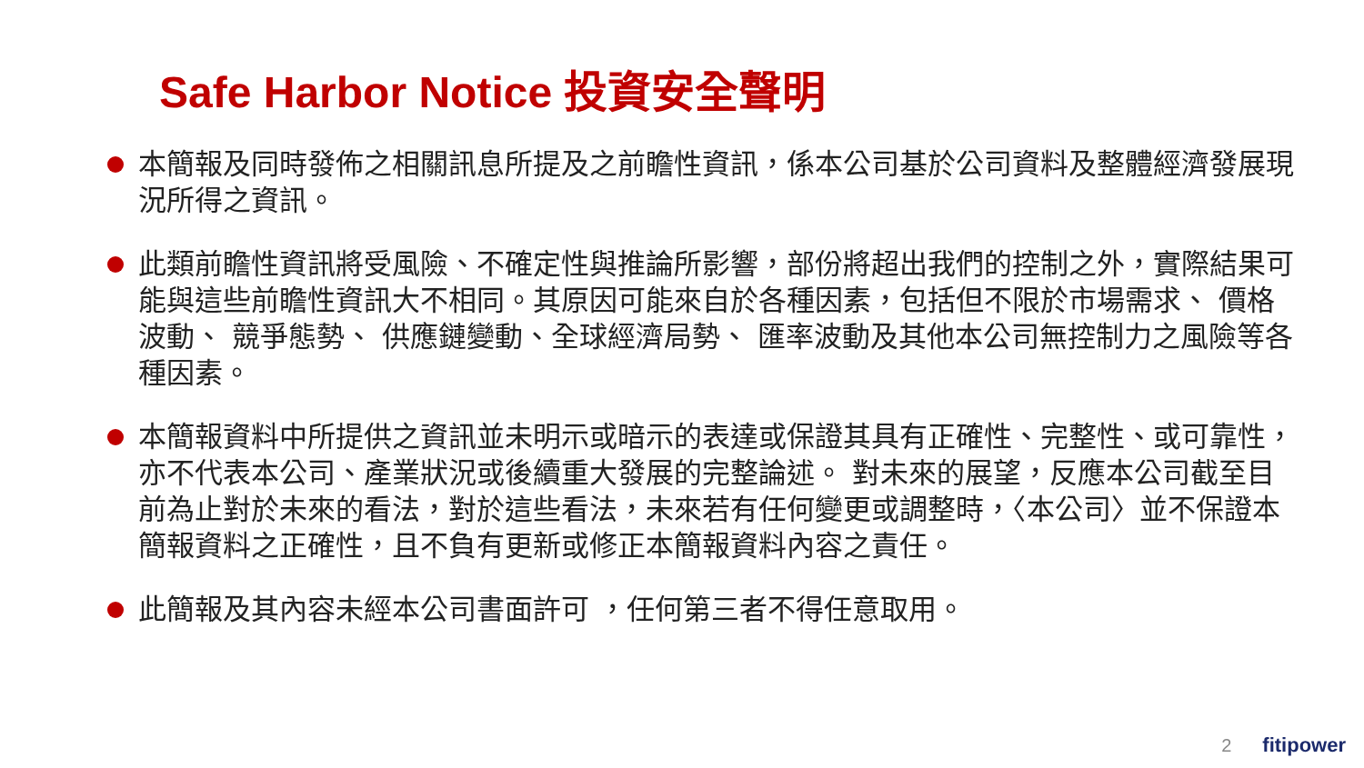Safe Harbor Notice 投資安全聲明
本簡報及同時發佈之相關訊息所提及之前瞻性資訊，係本公司基於公司資料及整體經濟發展現況所得之資訊。
此類前瞻性資訊將受風險、不確定性與推論所影響，部份將超出我們的控制之外，實際結果可能與這些前瞻性資訊大不相同。其原因可能來自於各種因素，包括但不限於市場需求、 價格波動、 競爭態勢、 供應鏈變動、全球經濟局勢、 匯率波動及其他本公司無控制力之風險等各種因素。
本簡報資料中所提供之資訊並未明示或暗示的表達或保證其具有正確性、完整性、或可靠性，亦不代表本公司、產業狀況或後續重大發展的完整論述。 對未來的展望，反應本公司截至目前為止對於未來的看法，對於這些看法，未來若有任何變更或調整時，〈本公司〉並不保證本簡報資料之正確性，且不負有更新或修正本簡報資料內容之責任。
此簡報及其內容未經本公司書面許可 ，任何第三者不得任意取用。
2 fitipower